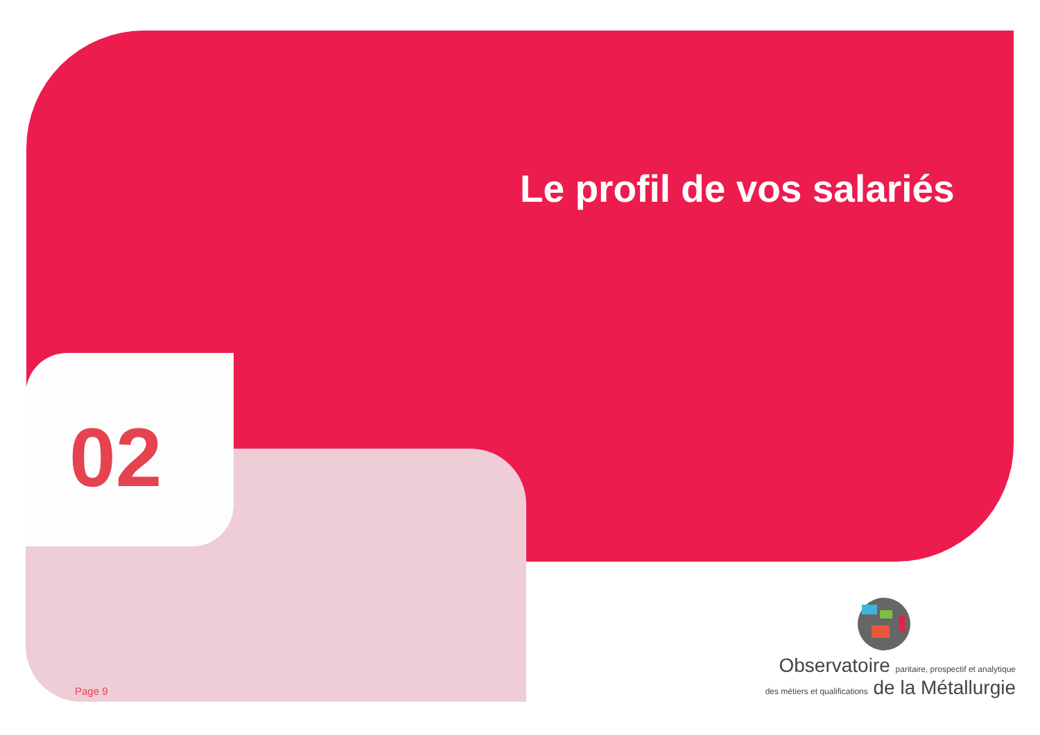Le profil de vos salariés
02
Page 9
Observatoire paritaire, prospectif et analytique
des métiers et qualifications de la Métallurgie